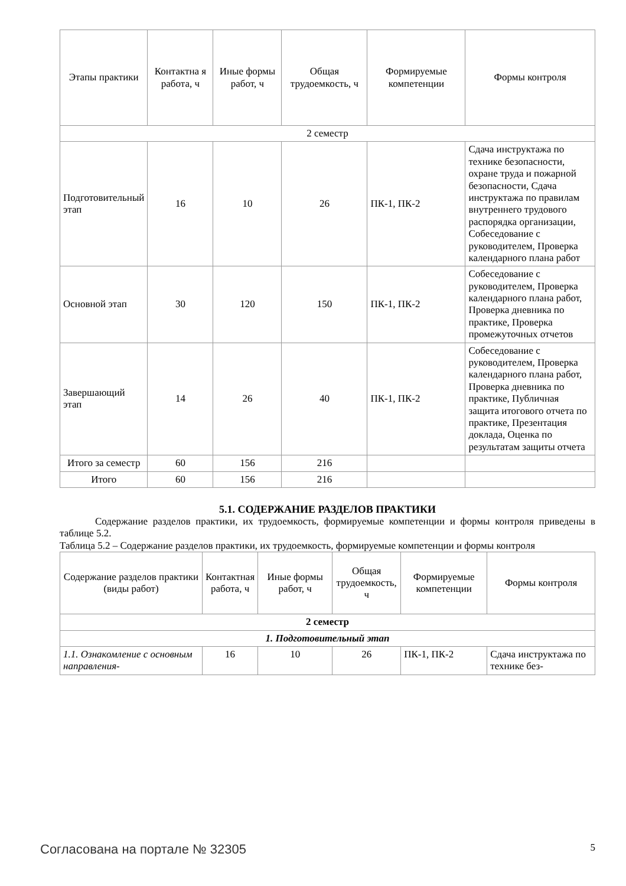| Этапы практики | Контактна я работа, ч | Иные формы работ, ч | Общая трудоемкость, ч | Формируемые компетенции | Формы контроля |
| --- | --- | --- | --- | --- | --- |
| 2 семестр | | | | | |
| Подготовительный этап | 16 | 10 | 26 | ПК-1, ПК-2 | Сдача инструктажа по технике безопасности, охране труда и пожарной безопасности, Сдача инструктажа по правилам внутреннего трудового распорядка организации, Собеседование с руководителем, Проверка календарного плана работ |
| Основной этап | 30 | 120 | 150 | ПК-1, ПК-2 | Собеседование с руководителем, Проверка календарного плана работ, Проверка дневника по практике, Проверка промежуточных отчетов |
| Завершающий этап | 14 | 26 | 40 | ПК-1, ПК-2 | Собеседование с руководителем, Проверка календарного плана работ, Проверка дневника по практике, Публичная защита итогового отчета по практике, Презентация доклада, Оценка по результатам защиты отчета |
| Итого за семестр | 60 | 156 | 216 | | |
| Итого | 60 | 156 | 216 | | |
5.1. СОДЕРЖАНИЕ РАЗДЕЛОВ ПРАКТИКИ
Содержание разделов практики, их трудоемкость, формируемые компетенции и формы контроля приведены в таблице 5.2.
Таблица 5.2 – Содержание разделов практики, их трудоемкость, формируемые компетенции и формы контроля
| Содержание разделов практики (виды работ) | Контактная работа, ч | Иные формы работ, ч | Общая трудоемкость, ч | Формируемые компетенции | Формы контроля |
| --- | --- | --- | --- | --- | --- |
| 2 семестр | | | | | |
| 1. Подготовительный этап | | | | | |
| 1.1. Ознакомление с основным направления- | 16 | 10 | 26 | ПК-1, ПК-2 | Сдача инструктажа по технике без- |
Согласована на портале № 32305 5